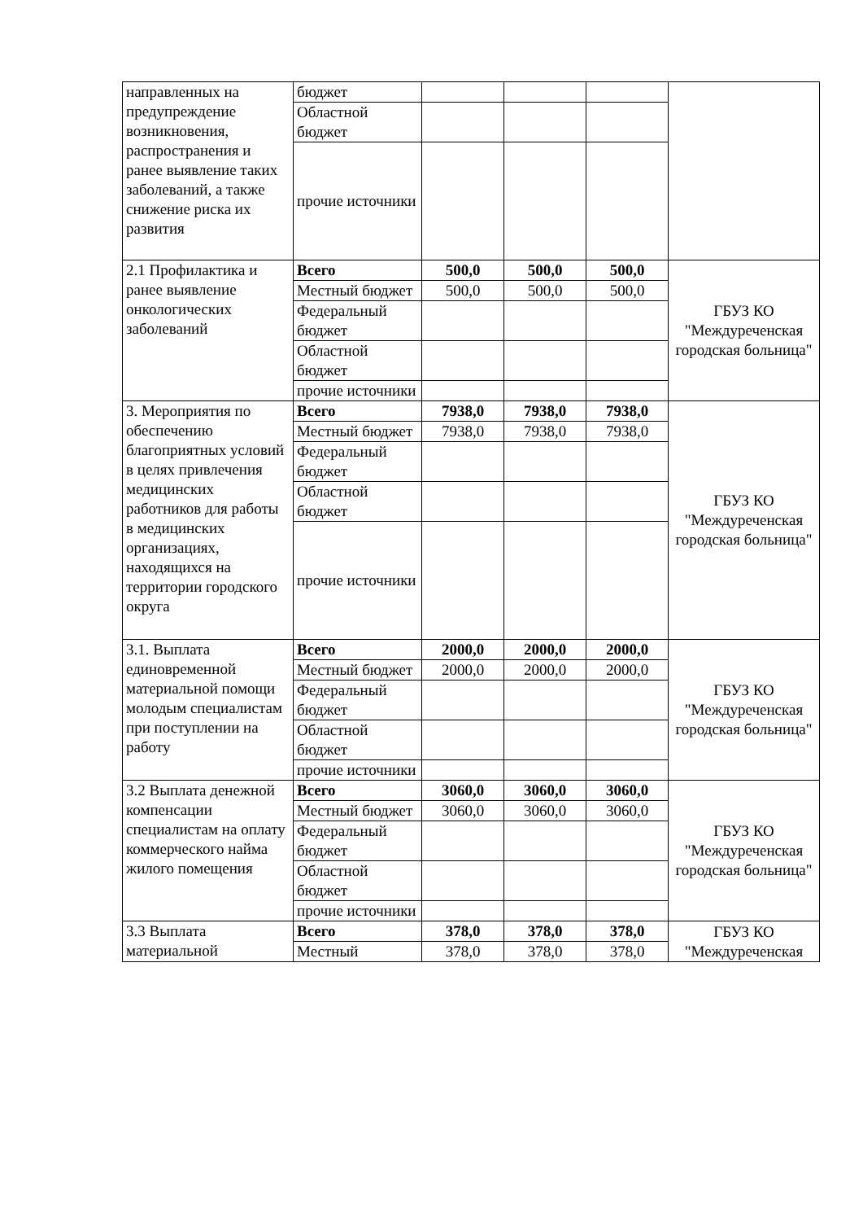| направленных на предупреждение возникновения, распространения и ранее выявление таких заболеваний, а также снижение риска их развития | бюджет | | | | |
| | Областной бюджет | | | | |
| | прочие источники | | | | |
| 2.1 Профилактика и ранее выявление онкологических заболеваний | Всего | 500,0 | 500,0 | 500,0 | ГБУЗ КО "Междуреченская городская больница" |
| | Местный бюджет | 500,0 | 500,0 | 500,0 | |
| | Федеральный бюджет | | | | |
| | Областной бюджет | | | | |
| | прочие источники | | | | |
| 3. Мероприятия по обеспечению благоприятных условий в целях привлечения медицинских работников для работы в медицинских организациях, находящихся на территории городского округа | Всего | 7938,0 | 7938,0 | 7938,0 | ГБУЗ КО "Междуреченская городская больница" |
| | Местный бюджет | 7938,0 | 7938,0 | 7938,0 | |
| | Федеральный бюджет | | | | |
| | Областной бюджет | | | | |
| | прочие источники | | | | |
| 3.1. Выплата единовременной материальной помощи молодым специалистам при поступлении на работу | Всего | 2000,0 | 2000,0 | 2000,0 | ГБУЗ КО "Междуреченская городская больница" |
| | Местный бюджет | 2000,0 | 2000,0 | 2000,0 | |
| | Федеральный бюджет | | | | |
| | Областной бюджет | | | | |
| | прочие источники | | | | |
| 3.2 Выплата денежной компенсации специалистам на оплату коммерческого найма жилого помещения | Всего | 3060,0 | 3060,0 | 3060,0 | ГБУЗ КО "Междуреченская городская больница" |
| | Местный бюджет | 3060,0 | 3060,0 | 3060,0 | |
| | Федеральный бюджет | | | | |
| | Областной бюджет | | | | |
| | прочие источники | | | | |
| 3.3 Выплата материальной | Всего | 378,0 | 378,0 | 378,0 | ГБУЗ КО "Междуреченская |
| | Местный | 378,0 | 378,0 | 378,0 | |